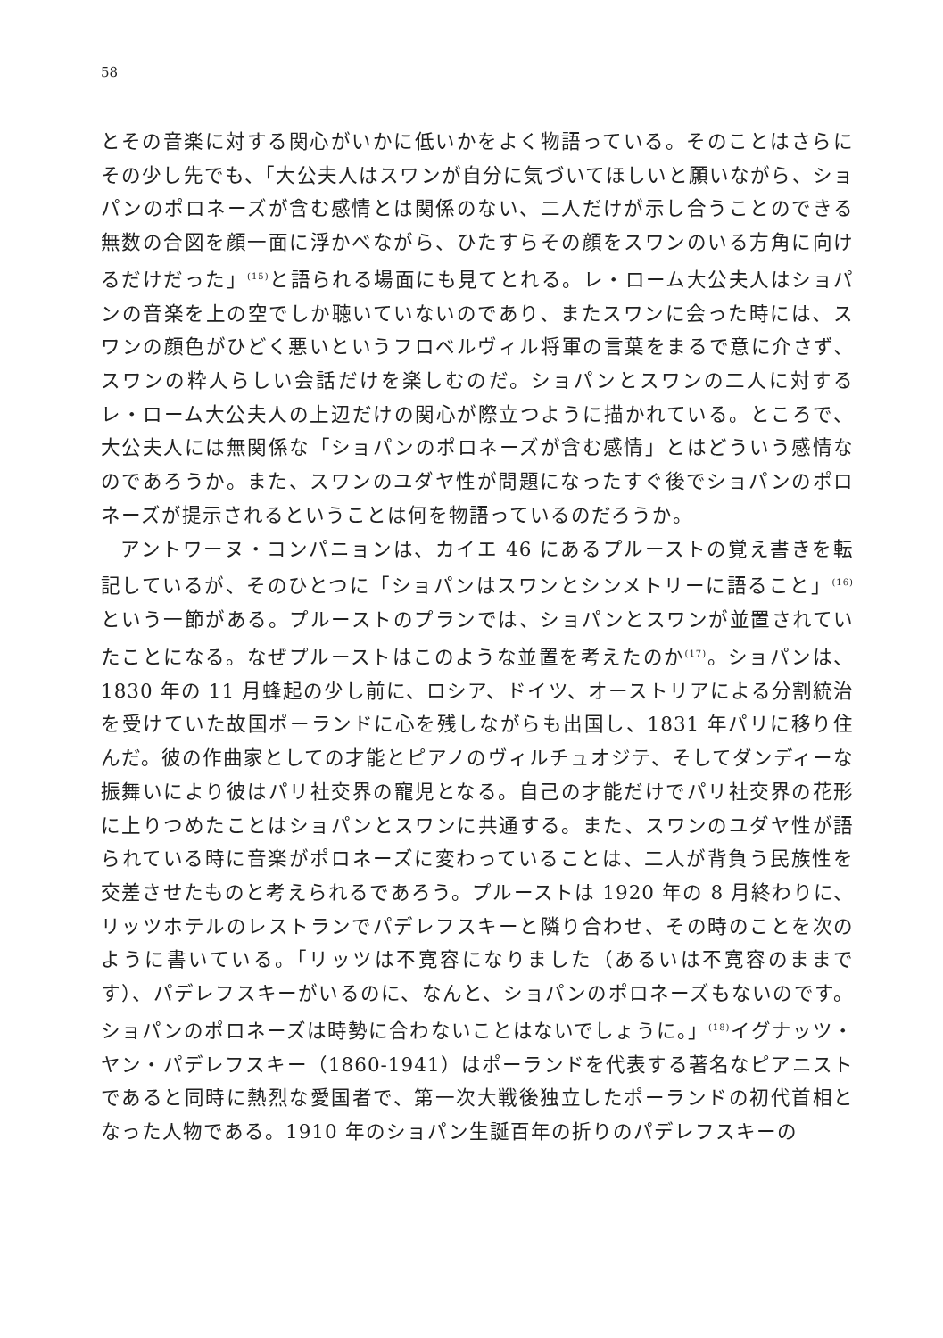58
とその音楽に対する関心がいかに低いかをよく物語っている。そのことはさらにその少し先でも、「大公夫人はスワンが自分に気づいてほしいと願いながら、ショパンのポロネーズが含む感情とは関係のない、二人だけが示し合うことのできる無数の合図を顔一面に浮かべながら、ひたすらその顔をスワンのいる方角に向けるだけだった」<sup>(15)</sup>と語られる場面にも見てとれる。レ・ローム大公夫人はショパンの音楽を上の空でしか聴いていないのであり、またスワンに会った時には、スワンの顔色がひどく悪いというフロベルヴィル将軍の言葉をまるで意に介さず、スワンの粋人らしい会話だけを楽しむのだ。ショパンとスワンの二人に対するレ・ローム大公夫人の上辺だけの関心が際立つように描かれている。ところで、大公夫人には無関係な「ショパンのポロネーズが含む感情」とはどういう感情なのであろうか。また、スワンのユダヤ性が問題になったすぐ後でショパンのポロネーズが提示されるということは何を物語っているのだろうか。
アントワーヌ・コンパニョンは、カイエ 46 にあるプルーストの覚え書きを転記しているが、そのひとつに「ショパンはスワンとシンメトリーに語ること」<sup>(16)</sup>という一節がある。プルーストのプランでは、ショパンとスワンが並置されていたことになる。なぜプルーストはこのような並置を考えたのか<sup>(17)</sup>。ショパンは、1830 年の 11 月蜂起の少し前に、ロシア、ドイツ、オーストリアによる分割統治を受けていた故国ポーランドに心を残しながらも出国し、1831 年パリに移り住んだ。彼の作曲家としての才能とピアノのヴィルチュオジテ、そしてダンディーな振舞いにより彼はパリ社交界の寵児となる。自己の才能だけでパリ社交界の花形に上りつめたことはショパンとスワンに共通する。また、スワンのユダヤ性が語られている時に音楽がポロネーズに変わっていることは、二人が背負う民族性を交差させたものと考えられるであろう。プルーストは 1920 年の 8 月終わりに、リッツホテルのレストランでパデレフスキーと隣り合わせ、その時のことを次のように書いている。「リッツは不寛容になりました（あるいは不寛容のままです）、パデレフスキーがいるのに、なんと、ショパンのポロネーズもないのです。ショパンのポロネーズは時勢に合わないことはないでしょうに。」<sup>(18)</sup>イグナッツ・ヤン・パデレフスキー（1860-1941）はポーランドを代表する著名なピアニストであると同時に熱烈な愛国者で、第一次大戦後独立したポーランドの初代首相となった人物である。1910 年のショパン生誕百年の折りのパデレフスキーの